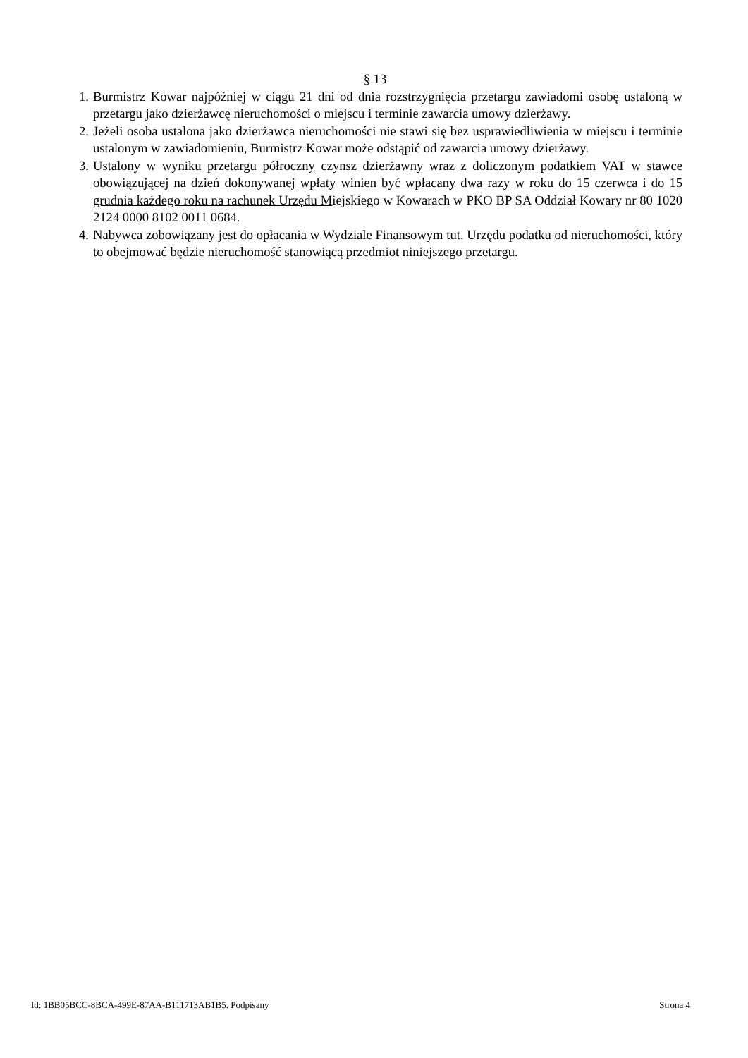§ 13
1. Burmistrz Kowar najpóźniej w ciągu 21 dni od dnia rozstrzygnięcia przetargu zawiadomi osobę ustaloną w przetargu jako dzierżawcę nieruchomości o miejscu i terminie zawarcia umowy dzierżawy.
2. Jeżeli osoba ustalona jako dzierżawca nieruchomości nie stawi się bez usprawiedliwienia w miejscu i terminie ustalonym w zawiadomieniu, Burmistrz Kowar może odstąpić od zawarcia umowy dzierżawy.
3. Ustalony w wyniku przetargu półroczny czynsz dzierżawny wraz z doliczonym podatkiem VAT w stawce obowiązującej na dzień dokonywanej wpłaty winien być wpłacany dwa razy w roku do 15 czerwca i do 15 grudnia każdego roku na rachunek Urzędu Miejskiego w Kowarach w PKO BP SA Oddział Kowary nr 80 1020 2124 0000 8102 0011 0684.
4. Nabywca zobowiązany jest do opłacania w Wydziale Finansowym tut. Urzędu podatku od nieruchomości, który to obejmować będzie nieruchomość stanowiącą przedmiot niniejszego przetargu.
Id: 1BB05BCC-8BCA-499E-87AA-B111713AB1B5. Podpisany Strona 4